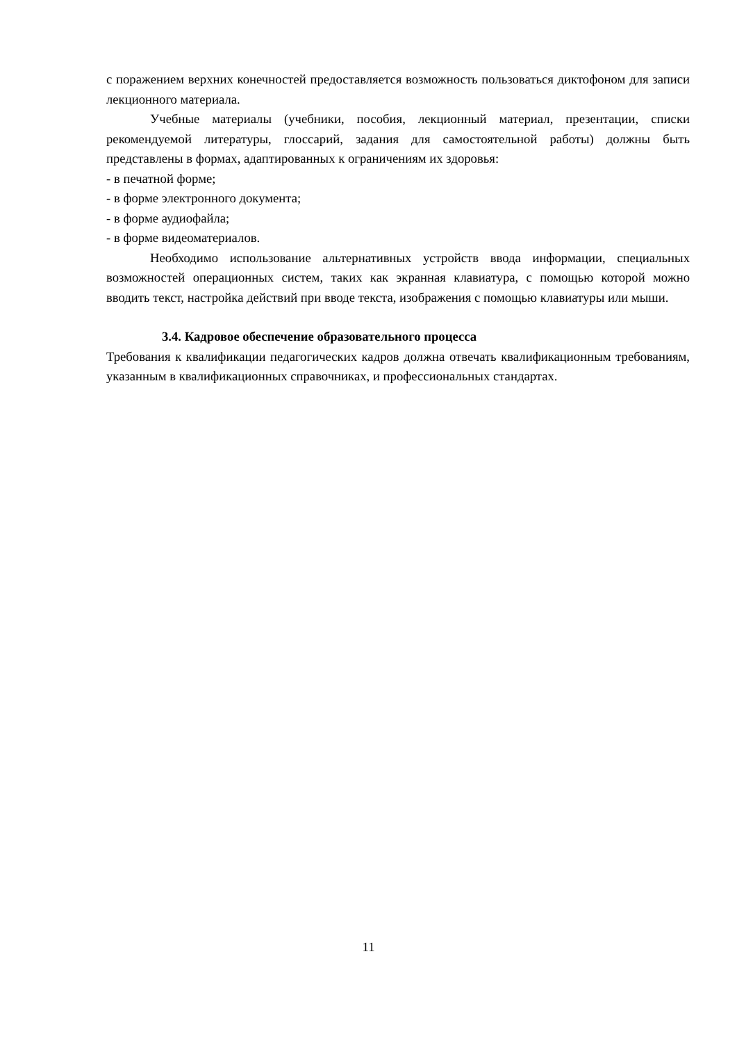с поражением верхних конечностей предоставляется возможность пользоваться диктофоном для записи лекционного материала.
Учебные материалы (учебники, пособия, лекционный материал, презентации, списки рекомендуемой литературы, глоссарий, задания для самостоятельной работы) должны быть представлены в формах, адаптированных к ограничениям их здоровья:
- в печатной форме;
- в форме электронного документа;
- в форме аудиофайла;
- в форме видеоматериалов.
Необходимо использование альтернативных устройств ввода информации, специальных возможностей операционных систем, таких как экранная клавиатура, с помощью которой можно вводить текст, настройка действий при вводе текста, изображения с помощью клавиатуры или мыши.
3.4. Кадровое обеспечение образовательного процесса
Требования к квалификации педагогических кадров должна отвечать квалификационным требованиям, указанным в квалификационных справочниках, и профессиональных стандартах.
11